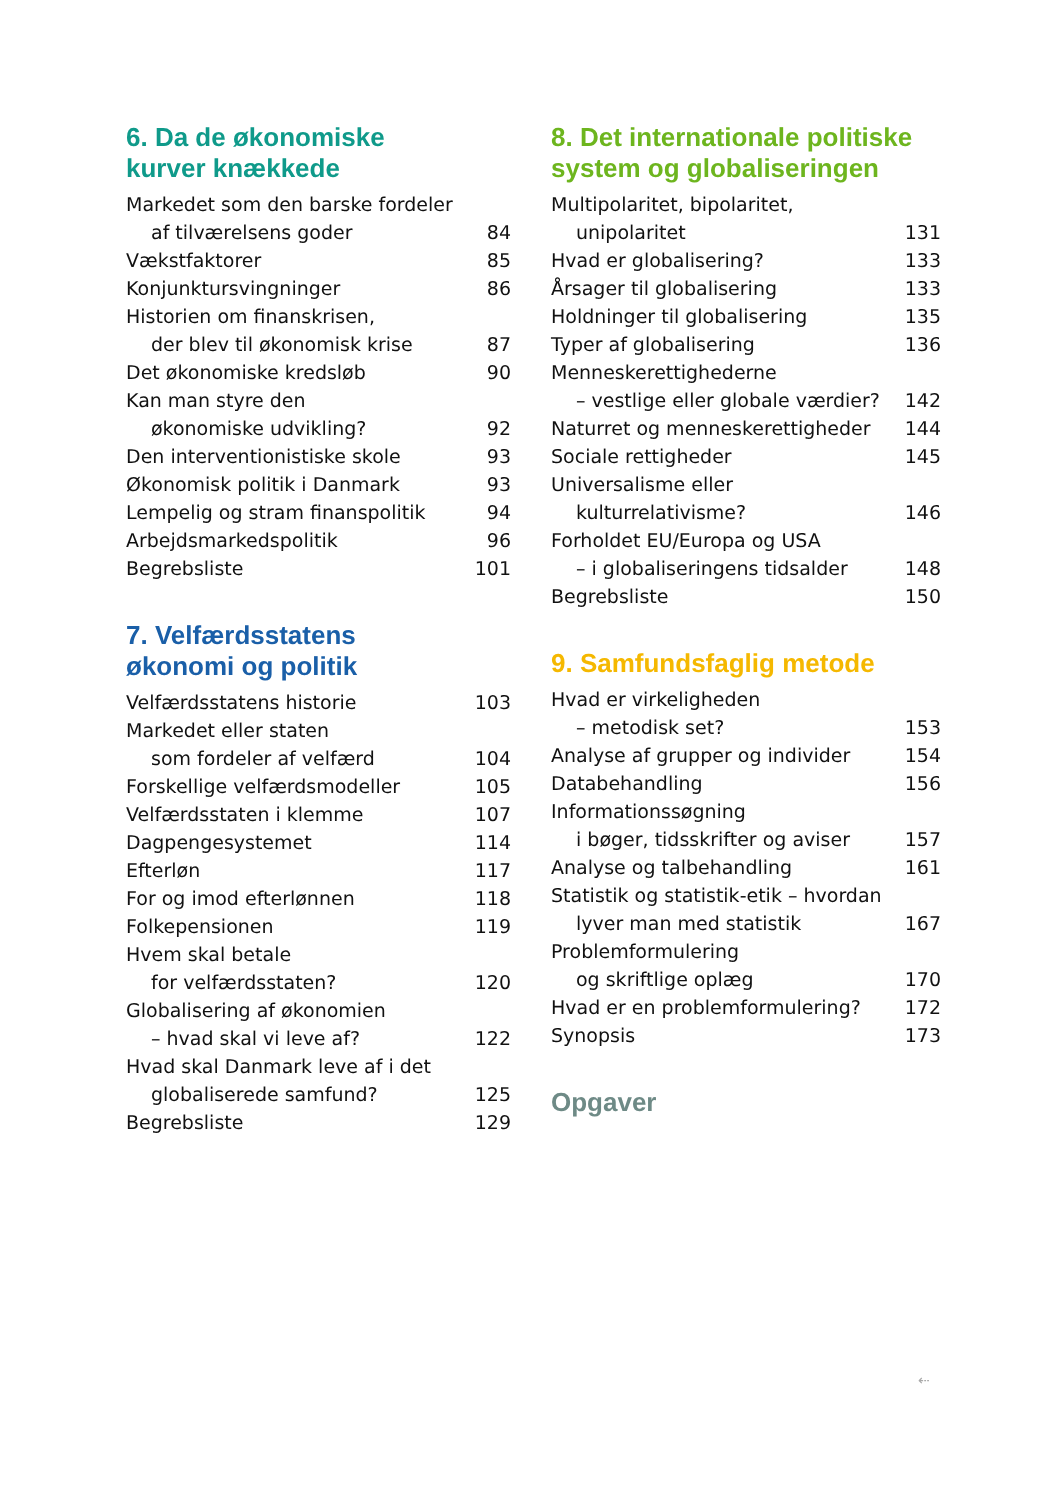6. Da de økonomiske
kurver knækkede
Markedet som den barske fordeler
af tilværelsens goder 84
Vækstfaktorer 85
Konjunktursvingninger 86
Historien om finanskrisen,
der blev til økonomisk krise 87
Det økonomiske kredsløb 90
Kan man styre den
økonomiske udvikling? 92
Den interventionistiske skole 93
Økonomisk politik i Danmark 93
Lempelig og stram finanspolitik 94
Arbejdsmarkedspolitik 96
Begrebsliste 101
7. Velfærdsstatens
økonomi og politik
Velfærdsstatens historie 103
Markedet eller staten
som fordeler af velfærd 104
Forskellige velfærdsmodeller 105
Velfærdsstaten i klemme 107
Dagpengesystemet 114
Efterløn 117
For og imod efterlønnen 118
Folkepensionen 119
Hvem skal betale
for velfærdsstaten? 120
Globalisering af økonomien
– hvad skal vi leve af? 122
Hvad skal Danmark leve af i det
globaliserede samfund? 125
Begrebsliste 129
8. Det internationale politiske
system og globaliseringen
Multipolaritet, bipolaritet,
unipolaritet 131
Hvad er globalisering? 133
Årsager til globalisering 133
Holdninger til globalisering 135
Typer af globalisering 136
Menneskerettighederne
– vestlige eller globale værdier? 142
Naturret og menneskerettigheder 144
Sociale rettigheder 145
Universalisme eller
kulturrelativisme? 146
Forholdet EU/Europa og USA
– i globaliseringens tidsalder 148
Begrebsliste 150
9. Samfundsfaglig metode
Hvad er virkeligheden
– metodisk set? 153
Analyse af grupper og individer 154
Databehandling 156
Informationssøgning
i bøger, tidsskrifter og aviser 157
Analyse og talbehandling 161
Statistik og statistik-etik – hvordan
lyver man med statistik 167
Problemformulering
og skriftlige oplæg 170
Hvad er en problemformulering? 172
Synopsis 173
Opgaver
⇠